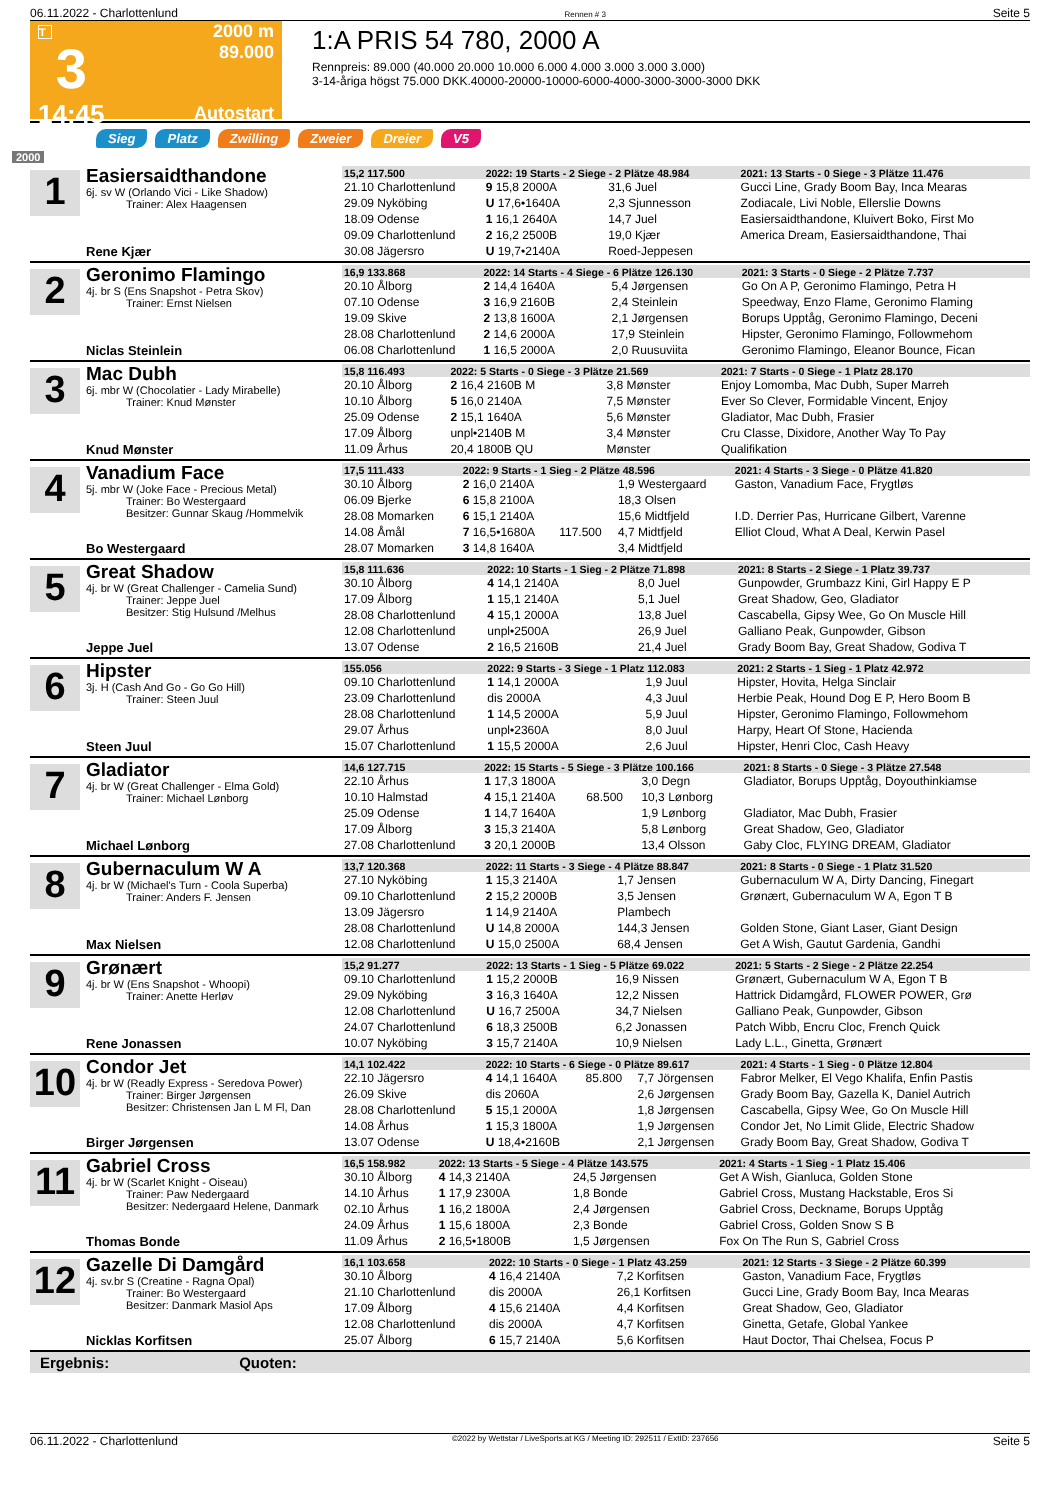06.11.2022 - Charlottenlund Rennen # 3 Seite 5
T
3
14:45
2000 m
89.000
Autostart
1:A PRIS 54 780, 2000 A
Rennpreis: 89.000 (40.000 20.000 10.000 6.000 4.000 3.000 3.000 3.000)
3-14-åriga högst 75.000 DKK.40000-20000-10000-6000-4000-3000-3000-3000 DKK
Sieg Platz Zwilling Zweier Dreier V5
2000
1
Easiersaidthandone
6j. sv W (Orlando Vici - Like Shadow)
Trainer: Alex Haagensen
Rene Kjær
| 15,2 117.500 | 2022: 19 Starts - 2 Siege - 2 Plätze 48.984 | | | 2021: 13 Starts - 0 Siege - 3 Plätze 11.476 |
| --- | --- | --- | --- | --- |
| 21.10 Charlottenlund | 9 15,8 2000A | | 31,6 Juel | Gucci Line, Grady Boom Bay, Inca Mearas |
| 29.09 Nyköbing | U 17,6•1640A | | 2,3 Sjunnesson | Zodiacale, Livi Noble, Ellerslie Downs |
| 18.09 Odense | 1 16,1 2640A | | 14,7 Juel | Easiersaidthandone, Kluivert Boko, First Mo |
| 09.09 Charlottenlund | 2 16,2 2500B | | 19,0 Kjær | America Dream, Easiersaidthandone, Thai |
| 30.08 Jägersro | U 19,7•2140A | | Roed-Jeppesen | |
2
Geronimo Flamingo
4j. br S (Ens Snapshot - Petra Skov)
Trainer: Ernst Nielsen
Niclas Steinlein
| 16,9 133.868 | 2022: 14 Starts - 4 Siege - 6 Plätze 126.130 | | | 2021: 3 Starts - 0 Siege - 2 Plätze 7.737 |
| --- | --- | --- | --- | --- |
| 20.10 Ålborg | 2 14,4 1640A | | 5,4 Jørgensen | Go On A P, Geronimo Flamingo, Petra H |
| 07.10 Odense | 3 16,9 2160B | | 2,4 Steinlein | Speedway, Enzo Flame, Geronimo Flaming |
| 19.09 Skive | 2 13,8 1600A | | 2,1 Jørgensen | Borups Upptåg, Geronimo Flamingo, Deceni |
| 28.08 Charlottenlund | 2 14,6 2000A | | 17,9 Steinlein | Hipster, Geronimo Flamingo, Followmehom |
| 06.08 Charlottenlund | 1 16,5 2000A | | 2,0 Ruusuviita | Geronimo Flamingo, Eleanor Bounce, Fican |
3
Mac Dubh
6j. mbr W (Chocolatier - Lady Mirabelle)
Trainer: Knud Mønster
Knud Mønster
| 15,8 116.493 | 2022: 5 Starts - 0 Siege - 3 Plätze 21.569 | | | 2021: 7 Starts - 0 Siege - 1 Platz 28.170 |
| --- | --- | --- | --- | --- |
| 20.10 Ålborg | 2 16,4 2160B M | | 3,8 Mønster | Enjoy Lomomba, Mac Dubh, Super Marreh |
| 10.10 Ålborg | 5 16,0 2140A | | 7,5 Mønster | Ever So Clever, Formidable Vincent, Enjoy |
| 25.09 Odense | 2 15,1 1640A | | 5,6 Mønster | Gladiator, Mac Dubh, Frasier |
| 17.09 Ålborg | unpl•2140B M | | 3,4 Mønster | Cru Classe, Dixidore, Another Way To Pay |
| 11.09 Århus | 20,4 1800B QU | | Mønster | Qualifikation |
4
Vanadium Face
5j. mbr W (Joke Face - Precious Metal)
Trainer: Bo Westergaard
Besitzer: Gunnar Skaug /Hommelvik
Bo Westergaard
| 17,5 111.433 | 2022: 9 Starts - 1 Sieg - 2 Plätze 48.596 | | | 2021: 4 Starts - 3 Siege - 0 Plätze 41.820 |
| --- | --- | --- | --- | --- |
| 30.10 Ålborg | 2 16,0 2140A | | 1,9 Westergaard | Gaston, Vanadium Face, Frygtløs |
| 06.09 Bjerke | 6 15,8 2100A | | 18,3 Olsen | |
| 28.08 Momarken | 6 15,1 2140A | | 15,6 Midtfjeld | I.D. Derrier Pas, Hurricane Gilbert, Varenne |
| 14.08 Åmål | 7 16,5•1680A | 117.500 | 4,7 Midtfjeld | Elliot Cloud, What A Deal, Kerwin Pasel |
| 28.07 Momarken | 3 14,8 1640A | | 3,4 Midtfjeld | |
5
Great Shadow
4j. br W (Great Challenger - Camelia Sund)
Trainer: Jeppe Juel
Besitzer: Stig Hulsund /Melhus
Jeppe Juel
| 15,8 111.636 | 2022: 10 Starts - 1 Sieg - 2 Plätze 71.898 | | | 2021: 8 Starts - 2 Siege - 1 Platz 39.737 |
| --- | --- | --- | --- | --- |
| 30.10 Ålborg | 4 14,1 2140A | | 8,0 Juel | Gunpowder, Grumbazz Kini, Girl Happy E P |
| 17.09 Ålborg | 1 15,1 2140A | | 5,1 Juel | Great Shadow, Geo, Gladiator |
| 28.08 Charlottenlund | 4 15,1 2000A | | 13,8 Juel | Cascabella, Gipsy Wee, Go On Muscle Hill |
| 12.08 Charlottenlund | unpl•2500A | | 26,9 Juel | Galliano Peak, Gunpowder, Gibson |
| 13.07 Odense | 2 16,5 2160B | | 21,4 Juel | Grady Boom Bay, Great Shadow, Godiva T |
6
Hipster
3j. H (Cash And Go - Go Go Hill)
Trainer: Steen Juul
Steen Juul
| 155.056 | 2022: 9 Starts - 3 Siege - 1 Platz 112.083 | | | 2021: 2 Starts - 1 Sieg - 1 Platz 42.972 |
| --- | --- | --- | --- | --- |
| 09.10 Charlottenlund | 1 14,1 2000A | | 1,9 Juul | Hipster, Hovita, Helga Sinclair |
| 23.09 Charlottenlund | dis 2000A | | 4,3 Juul | Herbie Peak, Hound Dog E P, Hero Boom B |
| 28.08 Charlottenlund | 1 14,5 2000A | | 5,9 Juul | Hipster, Geronimo Flamingo, Followmehom |
| 29.07 Århus | unpl•2360A | | 8,0 Juul | Harpy, Heart Of Stone, Hacienda |
| 15.07 Charlottenlund | 1 15,5 2000A | | 2,6 Juul | Hipster, Henri Cloc, Cash Heavy |
7
Gladiator
4j. br W (Great Challenger - Elma Gold)
Trainer: Michael Lønborg
Michael Lønborg
| 14,6 127.715 | 2022: 15 Starts - 5 Siege - 3 Plätze 100.166 | | | 2021: 8 Starts - 0 Siege - 3 Plätze 27.548 |
| --- | --- | --- | --- | --- |
| 22.10 Århus | 1 17,3 1800A | | 3,0 Degn | Gladiator, Borups Upptåg, Doyouthinkiamse |
| 10.10 Halmstad | 4 15,1 2140A | 68.500 | 10,3 Lønborg | |
| 25.09 Odense | 1 14,7 1640A | | 1,9 Lønborg | Gladiator, Mac Dubh, Frasier |
| 17.09 Ålborg | 3 15,3 2140A | | 5,8 Lønborg | Great Shadow, Geo, Gladiator |
| 27.08 Charlottenlund | 3 20,1 2000B | | 13,4 Olsson | Gaby Cloc, FLYING DREAM, Gladiator |
8
Gubernaculum W A
4j. br W (Michael's Turn - Coola Superba)
Trainer: Anders F. Jensen
Max Nielsen
| 13,7 120.368 | 2022: 11 Starts - 3 Siege - 4 Plätze 88.847 | | | 2021: 8 Starts - 0 Siege - 1 Platz 31.520 |
| --- | --- | --- | --- | --- |
| 27.10 Nyköbing | 1 15,3 2140A | | 1,7 Jensen | Gubernaculum W A, Dirty Dancing, Finegart |
| 09.10 Charlottenlund | 2 15,2 2000B | | 3,5 Jensen | Grønært, Gubernaculum W A, Egon T B |
| 13.09 Jägersro | 1 14,9 2140A | | Plambech | |
| 28.08 Charlottenlund | U 14,8 2000A | | 144,3 Jensen | Golden Stone, Giant Laser, Giant Design |
| 12.08 Charlottenlund | U 15,0 2500A | | 68,4 Jensen | Get A Wish, Gautut Gardenia, Gandhi |
9
Grønært
4j. br W (Ens Snapshot - Whoopi)
Trainer: Anette Herløv
Rene Jonassen
| 15,2 91.277 | 2022: 13 Starts - 1 Sieg - 5 Plätze 69.022 | | | 2021: 5 Starts - 2 Siege - 2 Plätze 22.254 |
| --- | --- | --- | --- | --- |
| 09.10 Charlottenlund | 1 15,2 2000B | | 16,9 Nissen | Grønært, Gubernaculum W A, Egon T B |
| 29.09 Nyköbing | 3 16,3 1640A | | 12,2 Nissen | Hattrick Didamgård, FLOWER POWER, Grø |
| 12.08 Charlottenlund | U 16,7 2500A | | 34,7 Nielsen | Galliano Peak, Gunpowder, Gibson |
| 24.07 Charlottenlund | 6 18,3 2500B | | 6,2 Jonassen | Patch Wibb, Encru Cloc, French Quick |
| 10.07 Nyköbing | 3 15,7 2140A | | 10,9 Nielsen | Lady L.L., Ginetta, Grønært |
10
Condor Jet
4j. br W (Readly Express - Seredova Power)
Trainer: Birger Jørgensen
Besitzer: Christensen Jan L M Fl, Dan
Birger Jørgensen
| 14,1 102.422 | 2022: 10 Starts - 6 Siege - 0 Plätze 89.617 | | | 2021: 4 Starts - 1 Sieg - 0 Plätze 12.804 |
| --- | --- | --- | --- | --- |
| 22.10 Jägersro | 4 14,1 1640A | 85.800 | 7,7 Jörgensen | Fabror Melker, El Vego Khalifa, Enfin Pastis |
| 26.09 Skive | dis 2060A | | 2,6 Jørgensen | Grady Boom Bay, Gazella K, Daniel Autrich |
| 28.08 Charlottenlund | 5 15,1 2000A | | 1,8 Jørgensen | Cascabella, Gipsy Wee, Go On Muscle Hill |
| 14.08 Århus | 1 15,3 1800A | | 1,9 Jørgensen | Condor Jet, No Limit Glide, Electric Shadow |
| 13.07 Odense | U 18,4•2160B | | 2,1 Jørgensen | Grady Boom Bay, Great Shadow, Godiva T |
11
Gabriel Cross
4j. br W (Scarlet Knight - Oiseau)
Trainer: Paw Nedergaard
Besitzer: Nedergaard Helene, Danmark
Thomas Bonde
| 16,5 158.982 | 2022: 13 Starts - 5 Siege - 4 Plätze 143.575 | | | 2021: 4 Starts - 1 Sieg - 1 Platz 15.406 |
| --- | --- | --- | --- | --- |
| 30.10 Ålborg | 4 14,3 2140A | | 24,5 Jørgensen | Get A Wish, Gianluca, Golden Stone |
| 14.10 Århus | 1 17,9 2300A | | 1,8 Bonde | Gabriel Cross, Mustang Hackstable, Eros Si |
| 02.10 Århus | 1 16,2 1800A | | 2,4 Jørgensen | Gabriel Cross, Deckname, Borups Upptåg |
| 24.09 Århus | 1 15,6 1800A | | 2,3 Bonde | Gabriel Cross, Golden Snow S B |
| 11.09 Århus | 2 16,5•1800B | | 1,5 Jørgensen | Fox On The Run S, Gabriel Cross |
12
Gazelle Di Damgård
4j. sv.br S (Creatine - Ragna Opal)
Trainer: Bo Westergaard
Besitzer: Danmark Masiol Aps
Nicklas Korfitsen
| 16,1 103.658 | 2022: 10 Starts - 0 Siege - 1 Platz 43.259 | | | 2021: 12 Starts - 3 Siege - 2 Plätze 60.399 |
| --- | --- | --- | --- | --- |
| 30.10 Ålborg | 4 16,4 2140A | | 7,2 Korfitsen | Gaston, Vanadium Face, Frygtløs |
| 21.10 Charlottenlund | dis 2000A | | 26,1 Korfitsen | Gucci Line, Grady Boom Bay, Inca Mearas |
| 17.09 Ålborg | 4 15,6 2140A | | 4,4 Korfitsen | Great Shadow, Geo, Gladiator |
| 12.08 Charlottenlund | dis 2000A | | 4,7 Korfitsen | Ginetta, Getafe, Global Yankee |
| 25.07 Ålborg | 6 15,7 2140A | | 5,6 Korfitsen | Haut Doctor, Thai Chelsea, Focus P |
Ergebnis: Quoten:
06.11.2022 - Charlottenlund ©2022 by Wettstar / LiveSports.at KG / Meeting ID: 292511 / ExtID: 237656 Seite 5